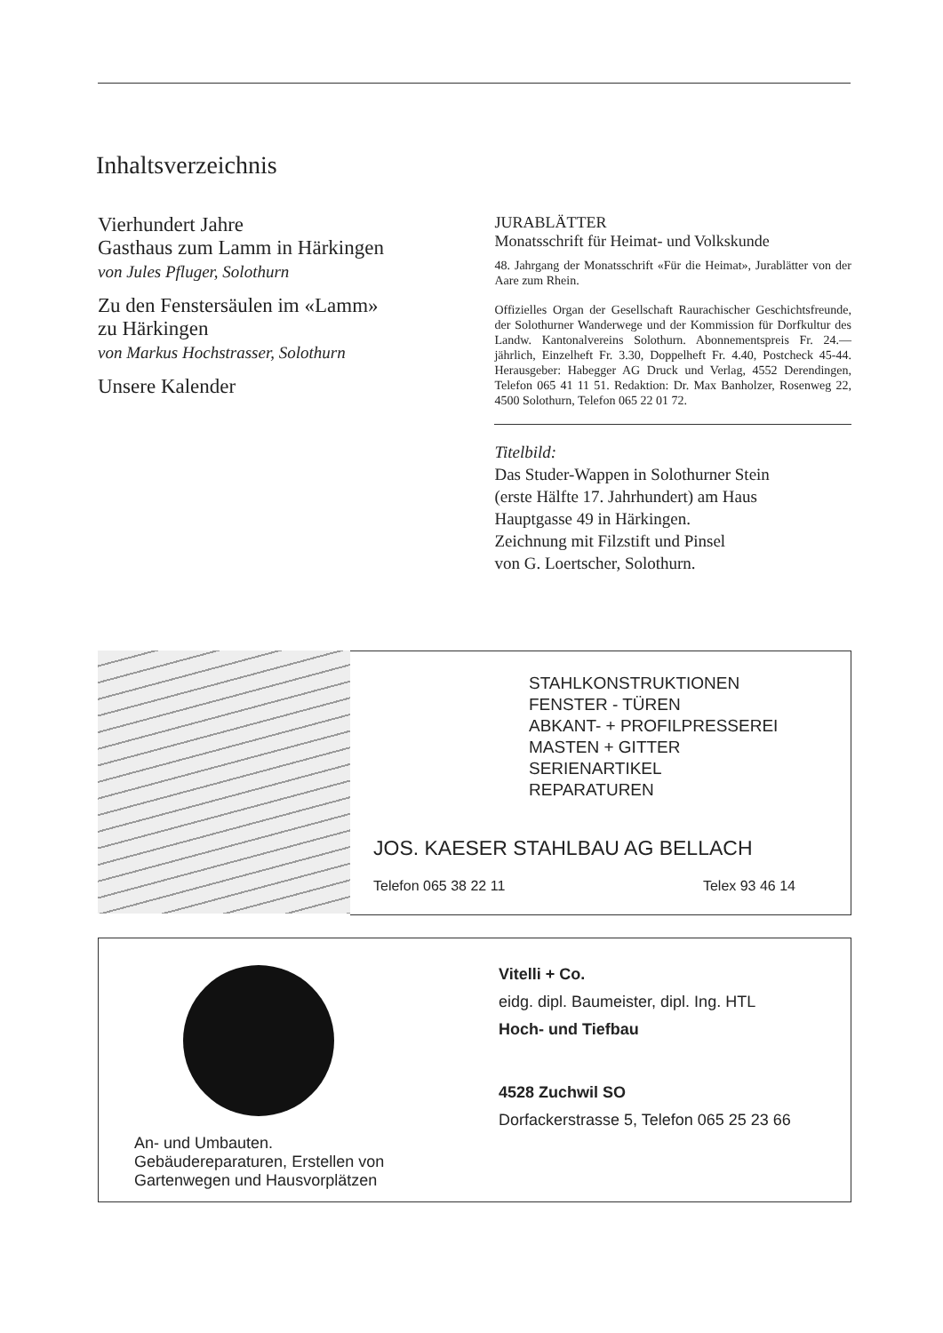Inhaltsverzeichnis
Vierhundert Jahre
Gasthaus zum Lamm in Härkingen
von Jules Pfluger, Solothurn
Zu den Fenstersäulen im «Lamm»
zu Härkingen
von Markus Hochstrasser, Solothurn
Unsere Kalender
JURABLÄTTER
Monatsschrift für Heimat- und Volkskunde
48. Jahrgang der Monatsschrift «Für die Heimat», Jurablätter von der Aare zum Rhein.
Offizielles Organ der Gesellschaft Raurachischer Geschichtsfreunde, der Solothurner Wanderwege und der Kommission für Dorfkultur des Landw. Kantonalvereins Solothurn. Abonnementspreis Fr. 24.— jährlich, Einzelheft Fr. 3.30, Doppelheft Fr. 4.40, Postcheck 45-44. Herausgeber: Habegger AG Druck und Verlag, 4552 Derendingen, Telefon 065 41 11 51. Redaktion: Dr. Max Banholzer, Rosenweg 22, 4500 Solothurn, Telefon 065 22 01 72.
Titelbild:
Das Studer-Wappen in Solothurner Stein
(erste Hälfte 17. Jahrhundert) am Haus
Hauptgasse 49 in Härkingen.
Zeichnung mit Filzstift und Pinsel
von G. Loertscher, Solothurn.
STAHLKONSTRUKTIONEN
FENSTER - TÜREN
ABKANT- + PROFILPRESSEREI
MASTEN + GITTER
SERIENARTIKEL
REPARATUREN
JOS. KAESER STAHLBAU AG BELLACH
Telefon 065 38 22 11 Telex 93 46 14
An- und Umbauten.
Gebäudereparaturen, Erstellen von
Gartenwegen und Hausvorplätzen
Vitelli + Co.
eidg. dipl. Baumeister, dipl. Ing. HTL
Hoch- und Tiefbau
4528 Zuchwil SO
Dorfackerstrasse 5, Telefon 065 25 23 66